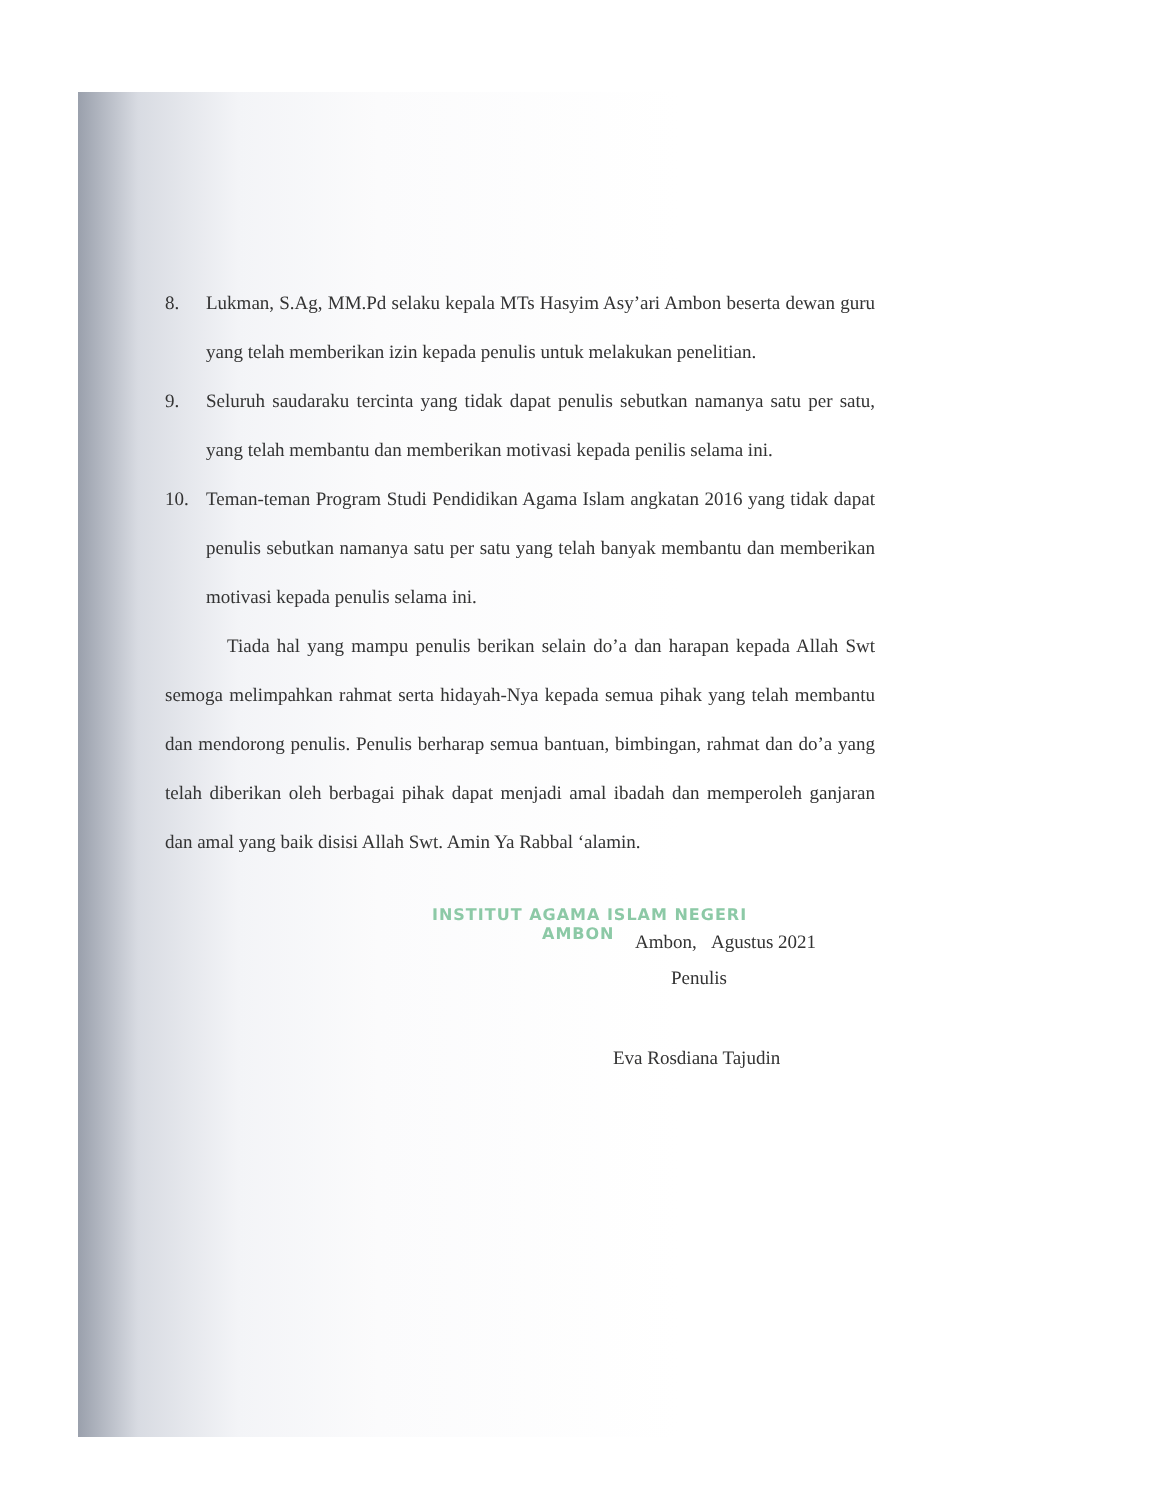8. Lukman, S.Ag, MM.Pd selaku kepala MTs Hasyim Asy’ari Ambon beserta dewan guru yang telah memberikan izin kepada penulis untuk melakukan penelitian.
9. Seluruh saudaraku tercinta yang tidak dapat penulis sebutkan namanya satu per satu, yang telah membantu dan memberikan motivasi kepada penilis selama ini.
10. Teman-teman Program Studi Pendidikan Agama Islam angkatan 2016 yang tidak dapat penulis sebutkan namanya satu per satu yang telah banyak membantu dan memberikan motivasi kepada penulis selama ini.
Tiada hal yang mampu penulis berikan selain do’a dan harapan kepada Allah Swt semoga melimpahkan rahmat serta hidayah-Nya kepada semua pihak yang telah membantu dan mendorong penulis. Penulis berharap semua bantuan, bimbingan, rahmat dan do’a yang telah diberikan oleh berbagai pihak dapat menjadi amal ibadah dan memperoleh ganjaran dan amal yang baik disisi Allah Swt. Amin Ya Rabbal ‘alamin.
Ambon, Agustus 2021
Penulis
Eva Rosdiana Tajudin
INSTITUT AGAMA ISLAM NEGERI
AMBON